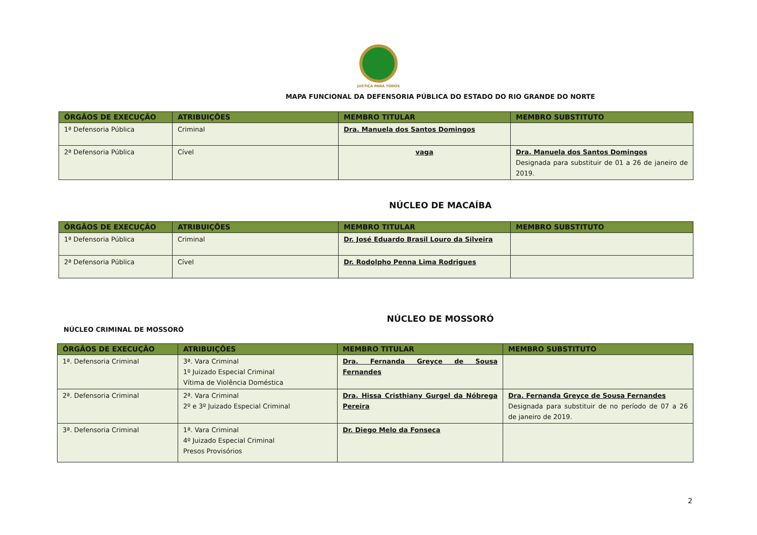JUSTIÇA PARA TODOS
MAPA FUNCIONAL DA DEFENSORIA PÚBLICA DO ESTADO DO RIO GRANDE DO NORTE
| ÓRGÃOS DE EXECUÇÃO | ATRIBUIÇÕES | MEMBRO TITULAR | MEMBRO SUBSTITUTO |
| --- | --- | --- | --- |
| 1ª Defensoria Pública | Criminal | Dra. Manuela dos Santos Domingos | |
| 2ª Defensoria Pública | Cível | vaga | Dra. Manuela dos Santos Domingos Designada para substituir de 01 a 26 de janeiro de 2019. |
NÚCLEO DE MACAÍBA
| ÓRGÃOS DE EXECUÇÃO | ATRIBUIÇÕES | MEMBRO TITULAR | MEMBRO SUBSTITUTO |
| --- | --- | --- | --- |
| 1ª Defensoria Pública | Criminal | Dr. José Eduardo Brasil Louro da Silveira | |
| 2ª Defensoria Pública | Cível | Dr. Rodolpho Penna Lima Rodrigues | |
NÚCLEO DE MOSSORÓ
NÚCLEO CRIMINAL DE MOSSORÓ
| ÓRGÃOS DE EXECUÇÃO | ATRIBUIÇÕES | MEMBRO TITULAR | MEMBRO SUBSTITUTO |
| --- | --- | --- | --- |
| 1ª. Defensoria Criminal | 3ª. Vara Criminal 1º Juizado Especial Criminal Vítima de Violência Doméstica | Dra. Fernanda Greyce de Sousa Fernandes | |
| 2ª. Defensoria Criminal | 2ª. Vara Criminal 2º e 3º Juizado Especial Criminal | Dra. Hissa Cristhiany Gurgel da Nóbrega Pereira | Dra. Fernanda Greyce de Sousa Fernandes Designada para substituir de no período de 07 a 26 de janeiro de 2019. |
| 3ª. Defensoria Criminal | 1ª. Vara Criminal 4º Juizado Especial Criminal Presos Provisórios | Dr. Diego Melo da Fonseca | |
2